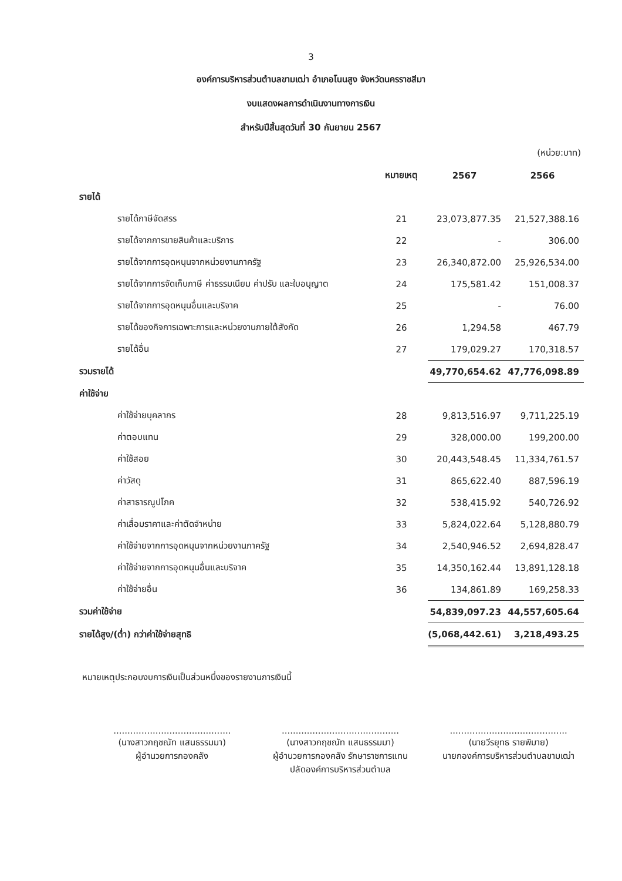3
องค์การบริหารส่วนตำบลขามเฒ่า อำเภอโนนสูง จังหวัดนครราชสีมา
งบแสดงผลการดำเนินงานทางการเงิน
สำหรับปีสิ้นสุดวันที่ 30 กันยายน 2567
(หน่วย:บาท)
| | หมายเหตุ | 2567 | 2566 |
| --- | --- | --- | --- |
| รายได้ | | | |
| รายได้ภาษีจัดสรร | 21 | 23,073,877.35 | 21,527,388.16 |
| รายได้จากการขายสินค้าและบริการ | 22 | - | 306.00 |
| รายได้จากการอุดหนุนจากหน่วยงานภาครัฐ | 23 | 26,340,872.00 | 25,926,534.00 |
| รายได้จากการจัดเก็บภาษี ค่าธรรมเนียม ค่าปรับ และใบอนุญาต | 24 | 175,581.42 | 151,008.37 |
| รายได้จากการอุดหนุนอื่นและบริจาค | 25 | - | 76.00 |
| รายได้ของกิจการเฉพาะการและหน่วยงานภายใต้สังกัด | 26 | 1,294.58 | 467.79 |
| รายได้อื่น | 27 | 179,029.27 | 170,318.57 |
| รวมรายได้ | | 49,770,654.62 | 47,776,098.89 |
| ค่าใช้จ่าย | | | |
| ค่าใช้จ่ายบุคลากร | 28 | 9,813,516.97 | 9,711,225.19 |
| ค่าตอบแทน | 29 | 328,000.00 | 199,200.00 |
| ค่าใช้สอย | 30 | 20,443,548.45 | 11,334,761.57 |
| ค่าวัสดุ | 31 | 865,622.40 | 887,596.19 |
| ค่าสาธารณูปโภค | 32 | 538,415.92 | 540,726.92 |
| ค่าเสื่อมราคาและค่าตัดจำหน่าย | 33 | 5,824,022.64 | 5,128,880.79 |
| ค่าใช้จ่ายจากการอุดหนุนจากหน่วยงานภาครัฐ | 34 | 2,540,946.52 | 2,694,828.47 |
| ค่าใช้จ่ายจากการอุดหนุนอื่นและบริจาค | 35 | 14,350,162.44 | 13,891,128.18 |
| ค่าใช้จ่ายอื่น | 36 | 134,861.89 | 169,258.33 |
| รวมค่าใช้จ่าย | | 54,839,097.23 | 44,557,605.64 |
| รายได้สูง/(ต่ำ) กว่าค่าใช้จ่ายสุทธิ | | (5,068,442.61) | 3,218,493.25 |
หมายเหตุประกอบงบการเงินเป็นส่วนหนึ่งของรายงานการเงินนี้
..........................................
(นางสาวกฤชณัท แสนธรรมมา)
ผู้อำนวยการกองคลัง
..........................................
(นางสาวกฤชณัท แสนธรรมมา)
ผู้อำนวยการกองคลัง รักษาราชการแทน
ปลัดองค์การบริหารส่วนตำบล
..........................................
(นายวีรยุทธ รายพิมาย)
นายกองค์การบริหารส่วนตำบลขามเฒ่า